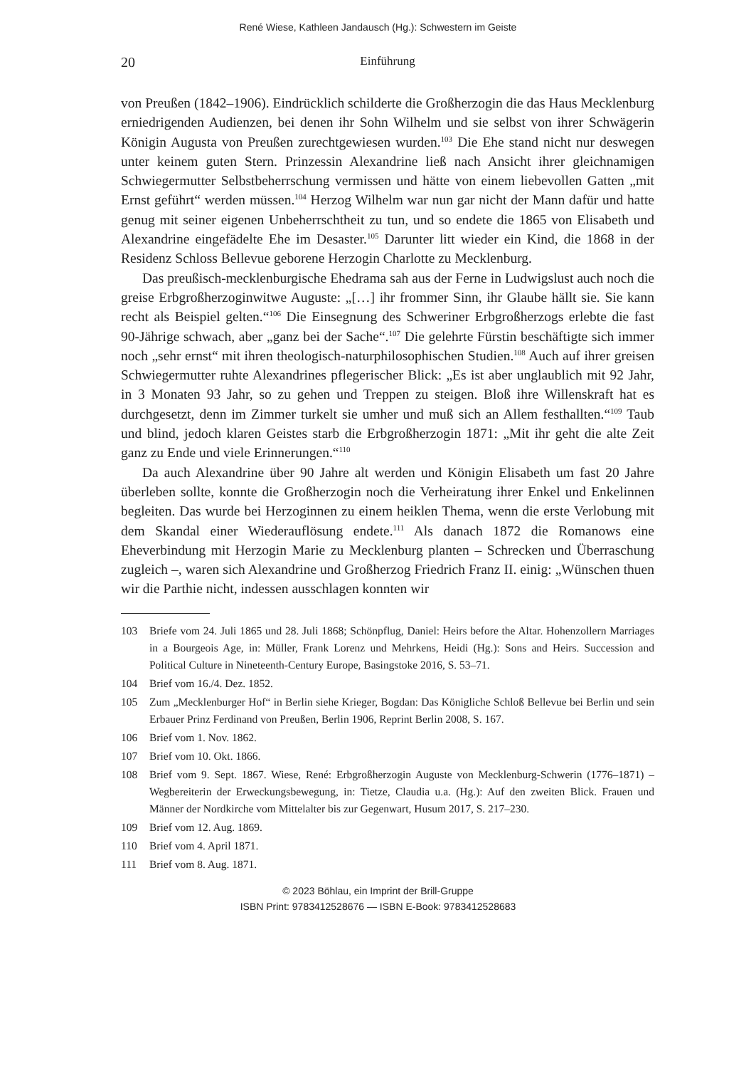René Wiese, Kathleen Jandausch (Hg.): Schwestern im Geiste
20 Einführung
von Preußen (1842–1906). Eindrücklich schilderte die Großherzogin die das Haus Mecklenburg erniedrigenden Audienzen, bei denen ihr Sohn Wilhelm und sie selbst von ihrer Schwägerin Königin Augusta von Preußen zurechtgewiesen wurden.<sup>103</sup> Die Ehe stand nicht nur deswegen unter keinem guten Stern. Prinzessin Alexandrine ließ nach Ansicht ihrer gleichnamigen Schwiegermutter Selbstbeherrschung vermissen und hätte von einem liebevollen Gatten „mit Ernst geführt“ werden müssen.<sup>104</sup> Herzog Wilhelm war nun gar nicht der Mann dafür und hatte genug mit seiner eigenen Unbeherrschtheit zu tun, und so endete die 1865 von Elisabeth und Alexandrine eingefädelte Ehe im Desaster.<sup>105</sup> Darunter litt wieder ein Kind, die 1868 in der Residenz Schloss Bellevue geborene Herzogin Charlotte zu Mecklenburg.
Das preußisch-mecklenburgische Ehedrama sah aus der Ferne in Ludwigslust auch noch die greise Erbgroßherzoginwitwe Auguste: „[…] ihr frommer Sinn, ihr Glaube hällt sie. Sie kann recht als Beispiel gelten.“<sup>106</sup> Die Einsegnung des Schweriner Erbgroßherzogs erlebte die fast 90-Jährige schwach, aber „ganz bei der Sache“.<sup>107</sup> Die gelehrte Fürstin beschäftigte sich immer noch „sehr ernst“ mit ihren theologisch-naturphilosophischen Studien.<sup>108</sup> Auch auf ihrer greisen Schwiegermutter ruhte Alexandrines pflegerischer Blick: „Es ist aber unglaublich mit 92 Jahr, in 3 Monaten 93 Jahr, so zu gehen und Treppen zu steigen. Bloß ihre Willenskraft hat es durchgesetzt, denn im Zimmer turkelt sie umher und muß sich an Allem festhallten.“<sup>109</sup> Taub und blind, jedoch klaren Geistes starb die Erbgroßherzogin 1871: „Mit ihr geht die alte Zeit ganz zu Ende und viele Erinnerungen.“<sup>110</sup>
Da auch Alexandrine über 90 Jahre alt werden und Königin Elisabeth um fast 20 Jahre überleben sollte, konnte die Großherzogin noch die Verheiratung ihrer Enkel und Enkelinnen begleiten. Das wurde bei Herzoginnen zu einem heiklen Thema, wenn die erste Verlobung mit dem Skandal einer Wiederauflösung endete.<sup>111</sup> Als danach 1872 die Romanows eine Eheverbindung mit Herzogin Marie zu Mecklenburg planten – Schrecken und Überraschung zugleich –, waren sich Alexandrine und Großherzog Friedrich Franz II. einig: „Wünschen thuen wir die Parthie nicht, indessen ausschlagen konnten wir
103 Briefe vom 24. Juli 1865 und 28. Juli 1868; Schönpflug, Daniel: Heirs before the Altar. Hohenzollern Marriages in a Bourgeois Age, in: Müller, Frank Lorenz und Mehrkens, Heidi (Hg.): Sons and Heirs. Succession and Political Culture in Nineteenth-Century Europe, Basingstoke 2016, S. 53–71.
104 Brief vom 16./4. Dez. 1852.
105 Zum „Mecklenburger Hof“ in Berlin siehe Krieger, Bogdan: Das Königliche Schloß Bellevue bei Berlin und sein Erbauer Prinz Ferdinand von Preußen, Berlin 1906, Reprint Berlin 2008, S. 167.
106 Brief vom 1. Nov. 1862.
107 Brief vom 10. Okt. 1866.
108 Brief vom 9. Sept. 1867. Wiese, René: Erbgroßherzogin Auguste von Mecklenburg-Schwerin (1776–1871) – Wegbereiterin der Erweckungsbewegung, in: Tietze, Claudia u.a. (Hg.): Auf den zweiten Blick. Frauen und Männer der Nordkirche vom Mittelalter bis zur Gegenwart, Husum 2017, S. 217–230.
109 Brief vom 12. Aug. 1869.
110 Brief vom 4. April 1871.
111 Brief vom 8. Aug. 1871.
© 2023 Böhlau, ein Imprint der Brill-Gruppe
ISBN Print: 9783412528676 — ISBN E-Book: 9783412528683